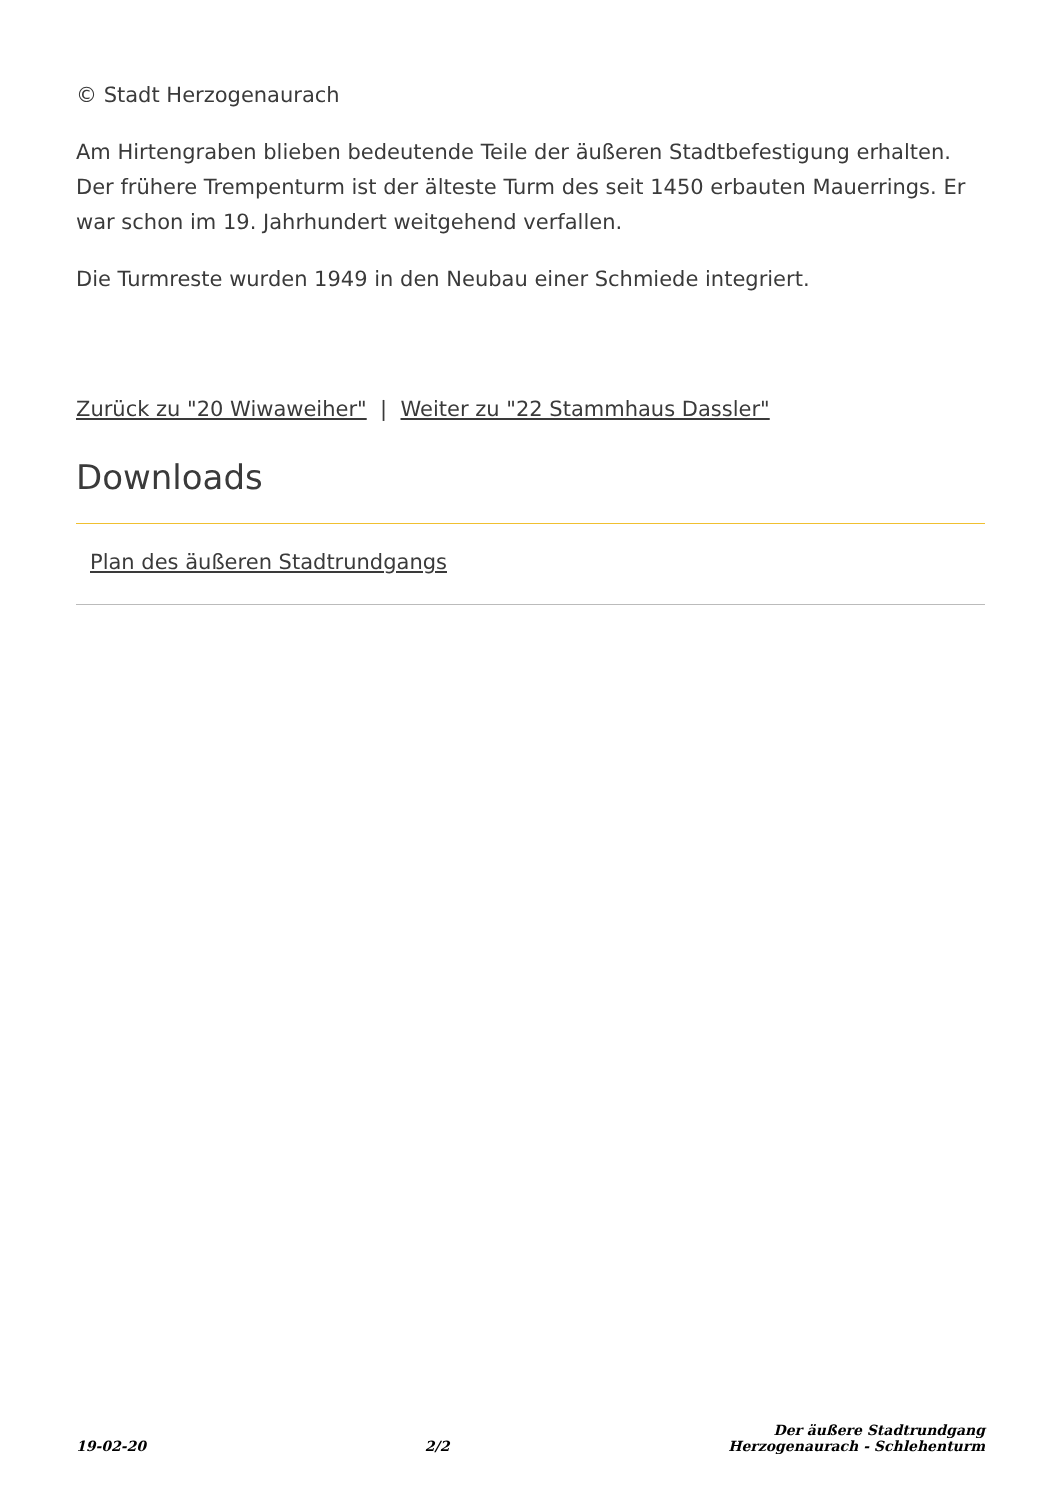© Stadt Herzogenaurach
Am Hirtengraben blieben bedeutende Teile der äußeren Stadtbefestigung erhalten. Der frühere Trempenturm ist der älteste Turm des seit 1450 erbauten Mauerrings. Er war schon im 19. Jahrhundert weitgehend verfallen.
Die Turmreste wurden 1949 in den Neubau einer Schmiede integriert.
Zurück zu "20 Wiwaweiher" | Weiter zu "22 Stammhaus Dassler"
Downloads
Plan des äußeren Stadtrundgangs
19-02-20 2/2 Der äußere Stadtrundgang
Herzogenaurach - Schlehenturm